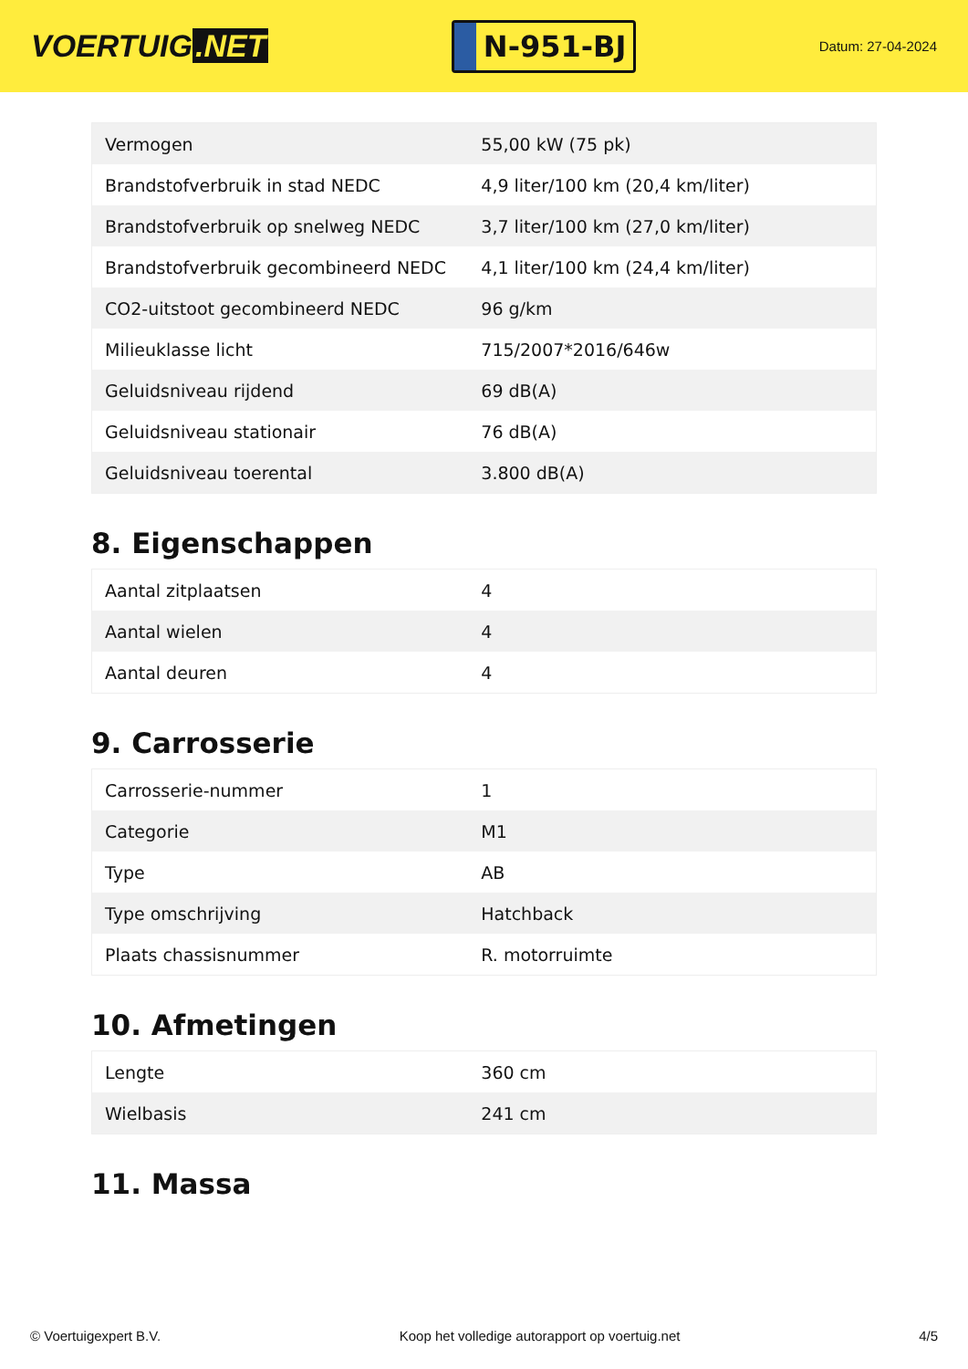VOERTUIG.NET
N-951-BJ
Datum: 27-04-2024
| Vermogen | 55,00 kW (75 pk) |
| Brandstofverbruik in stad NEDC | 4,9 liter/100 km (20,4 km/liter) |
| Brandstofverbruik op snelweg NEDC | 3,7 liter/100 km (27,0 km/liter) |
| Brandstofverbruik gecombineerd NEDC | 4,1 liter/100 km (24,4 km/liter) |
| CO2-uitstoot gecombineerd NEDC | 96 g/km |
| Milieuklasse licht | 715/2007*2016/646w |
| Geluidsniveau rijdend | 69 dB(A) |
| Geluidsniveau stationair | 76 dB(A) |
| Geluidsniveau toerental | 3.800 dB(A) |
8. Eigenschappen
| Aantal zitplaatsen | 4 |
| Aantal wielen | 4 |
| Aantal deuren | 4 |
9. Carrosserie
| Carrosserie-nummer | 1 |
| Categorie | M1 |
| Type | AB |
| Type omschrijving | Hatchback |
| Plaats chassisnummer | R. motorruimte |
10. Afmetingen
| Lengte | 360 cm |
| Wielbasis | 241 cm |
11. Massa
© Voertuigexpert B.V. Koop het volledige autorapport op voertuig.net 4/5